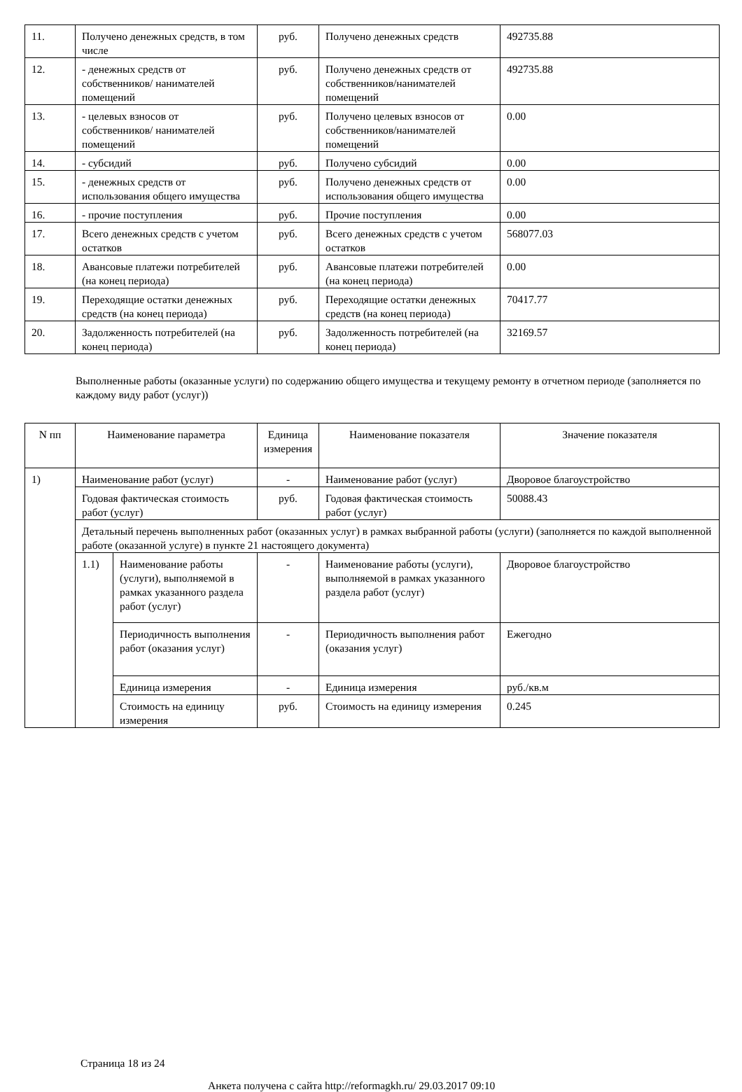| 11. | Получено денежных средств, в том числе | руб. | Получено денежных средств | 492735.88 |
| 12. | - денежных средств от собственников/ нанимателей помещений | руб. | Получено денежных средств от собственников/нанимателей помещений | 492735.88 |
| 13. | - целевых взносов от собственников/ нанимателей помещений | руб. | Получено целевых взносов от собственников/нанимателей помещений | 0.00 |
| 14. | - субсидий | руб. | Получено субсидий | 0.00 |
| 15. | - денежных средств от использования общего имущества | руб. | Получено денежных средств от использования общего имущества | 0.00 |
| 16. | - прочие поступления | руб. | Прочие поступления | 0.00 |
| 17. | Всего денежных средств с учетом остатков | руб. | Всего денежных средств с учетом остатков | 568077.03 |
| 18. | Авансовые платежи потребителей (на конец периода) | руб. | Авансовые платежи потребителей (на конец периода) | 0.00 |
| 19. | Переходящие остатки денежных средств (на конец периода) | руб. | Переходящие остатки денежных средств (на конец периода) | 70417.77 |
| 20. | Задолженность потребителей (на конец периода) | руб. | Задолженность потребителей (на конец периода) | 32169.57 |
Выполненные работы (оказанные услуги) по содержанию общего имущества и текущему ремонту в отчетном периоде (заполняется по каждому виду работ (услуг))
| N пп | Наименование параметра | | Единица измерения | Наименование показателя | Значение показателя |
| --- | --- | --- | --- | --- | --- |
| 1) | Наименование работ (услуг) | | - | Наименование работ (услуг) | Дворовое благоустройство |
| | Годовая фактическая стоимость работ (услуг) | | руб. | Годовая фактическая стоимость работ (услуг) | 50088.43 |
| | Детальный перечень выполненных работ (оказанных услуг) в рамках выбранной работы (услуги) (заполняется по каждой выполненной работе (оказанной услуге) в пункте 21 настоящего документа) | | | | |
| | 1.1) | Наименование работы (услуги), выполняемой в рамках указанного раздела работ (услуг) | - | Наименование работы (услуги), выполняемой в рамках указанного раздела работ (услуг) | Дворовое благоустройство |
| | | Периодичность выполнения работ (оказания услуг) | - | Периодичность выполнения работ (оказания услуг) | Ежегодно |
| | | Единица измерения | - | Единица измерения | руб./кв.м |
| | | Стоимость на единицу измерения | руб. | Стоимость на единицу измерения | 0.245 |
Страница 18 из 24
Анкета получена с сайта http://reformagkh.ru/ 29.03.2017 09:10